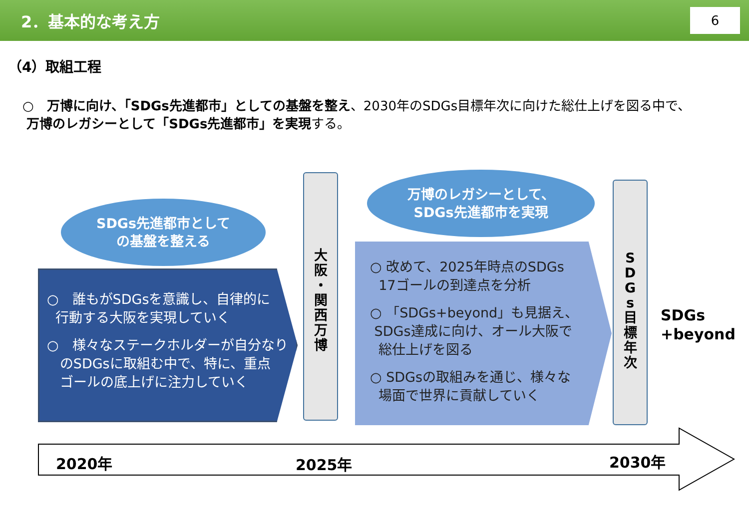2．基本的な考え方
6
（4）取組工程
○　万博に向け、「SDGs先進都市」としての基盤を整え、2030年のSDGs目標年次に向けた総仕上げを図る中で、
万博のレガシーとして「SDGs先進都市」を実現する。
SDGs先進都市として
の基盤を整える
○　誰もがSDGsを意識し、自律的に
行動する大阪を実現していく
○　様々なステークホルダーが自分なり
のSDGsに取組む中で、特に、重点
ゴールの底上げに注力していく
大
阪
・
関
西
万
博
万博のレガシーとして、
SDGs先進都市を実現
○ 改めて、2025年時点のSDGs
17ゴールの到達点を分析
○ 「SDGs+beyond」も見据え、
SDGs達成に向け、オール大阪で
総仕上げを図る
○ SDGsの取組みを通じ、様々な
場面で世界に貢献していく
S
D
G
s
目
標
年
次
SDGs
+beyond
2020年 2025年 2030年